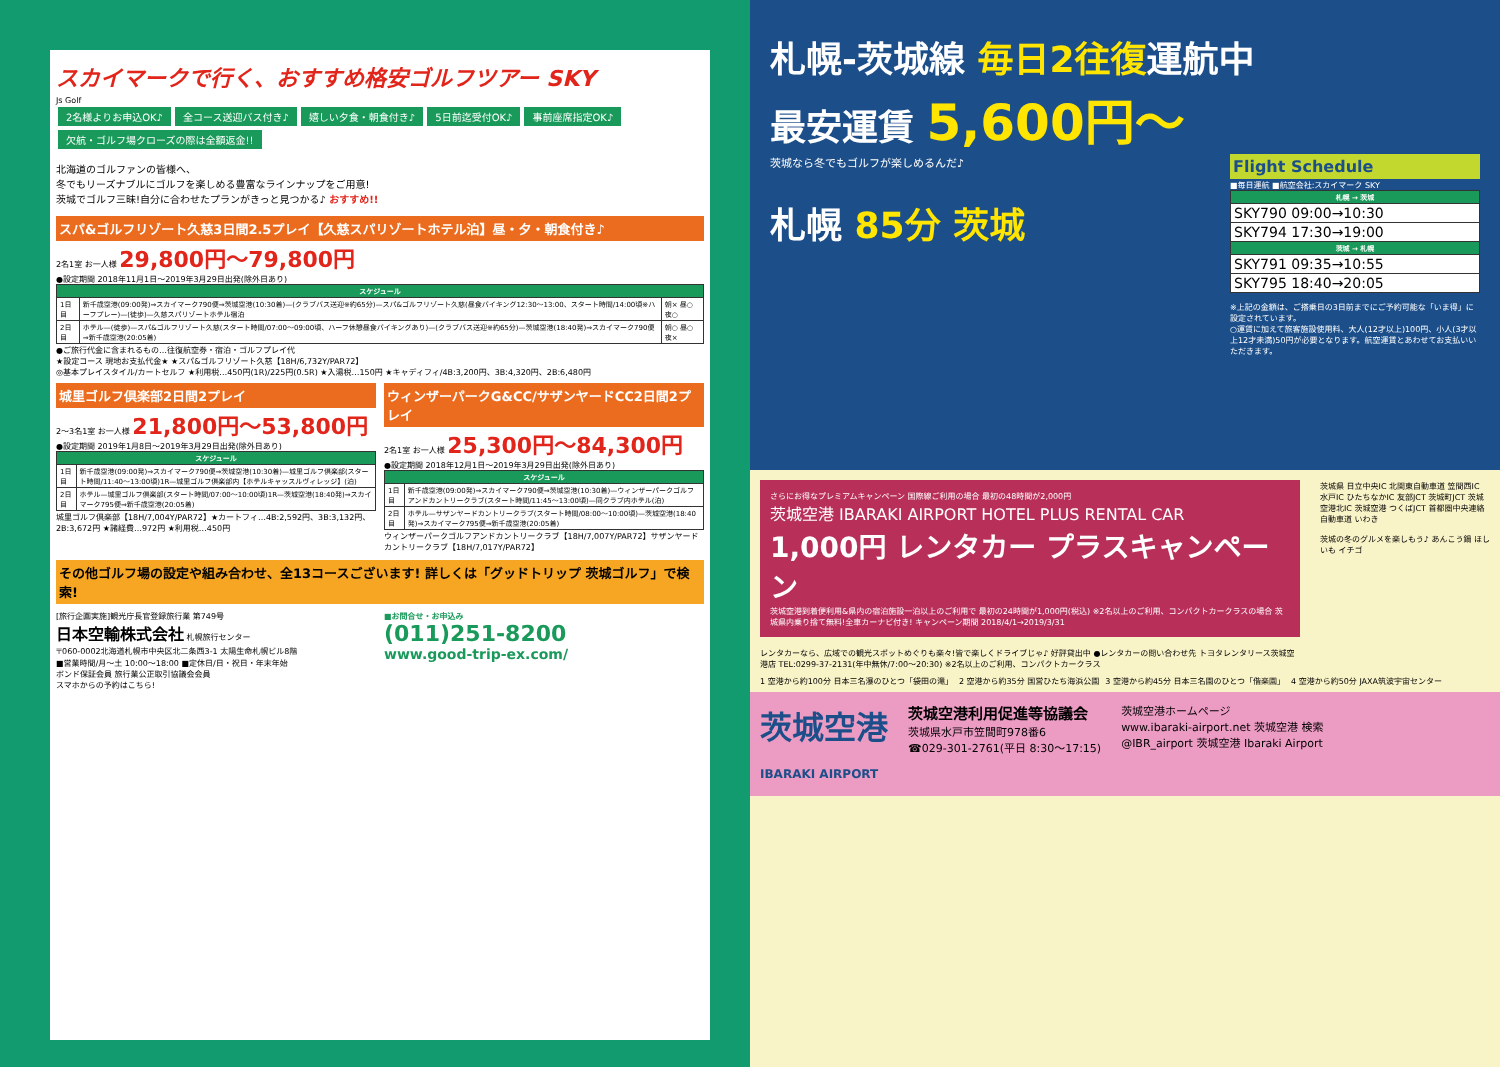スカイマークで行く、おすすめ格安ゴルフツアー SKY
Js Golf
2名様よりお申込OK♪ 全コース送迎バス付き♪ 嬉しい夕食・朝食付き♪ 5日前迄受付OK♪ 事前座席指定OK♪ 欠航・ゴルフ場クローズの際は全額返金!!
北海道のゴルファンの皆様へ、
冬でもリーズナブルにゴルフを楽しめる豊富なラインナップをご用意!
茨城でゴルフ三昧!自分に合わせたプランがきっと見つかる♪ おすすめ!!
スパ&ゴルフリゾート久慈3日間2.5プレイ【久慈スパリゾートホテル泊】昼・夕・朝食付き♪
2名1室 お一人様 29,800円〜79,800円
●設定期間 2018年11月1日〜2019年3月29日出発(除外日あり)
| スケジュール | | |
| --- | --- | --- |
| 1日目 | 新千歳空港(09:00発)⇒スカイマーク790便⇒茨城空港(10:30着)—(クラブバス送迎※約65分)—スパ&ゴルフリゾート久慈(昼食バイキング12:30〜13:00、スタート時間/14:00頃※ハーフプレー)—(徒歩)—久慈スパリゾートホテル宿泊 | 朝× 昼○ 夜○ |
| 2日目 | ホテル—(徒歩)—スパ&ゴルフリゾート久慈(スタート時間/07:00〜09:00頃、ハーフ休憩昼食バイキングあり)—(クラブバス送迎※約65分)—茨城空港(18:40発)⇒スカイマーク790便⇒新千歳空港(20:05着) | 朝○ 昼○ 夜× |
●ご旅行代金に含まれるもの…往復航空券・宿泊・ゴルフプレイ代
★設定コース 現地お支払代金★ ★スパ&ゴルフリゾート久慈【18H/6,732Y/PAR72】
◎基本プレイスタイル/カートセルフ ★利用税…450円(1R)/225円(0.5R) ★入湯税…150円 ★キャディフィ/4B:3,200円、3B:4,320円、2B:6,480円
城里ゴルフ倶楽部2日間2プレイ
2〜3名1室 お一人様 21,800円〜53,800円
●設定期間 2019年1月8日〜2019年3月29日出発(除外日あり)
| スケジュール | |
| --- | --- |
| 1日目 | 新千歳空港(09:00発)⇒スカイマーク790便⇒茨城空港(10:30着)—城里ゴルフ倶楽部(スタート時間/11:40〜13:00頃)1R—城里ゴルフ倶楽部内【ホテルキャッスルヴィレッジ】(泊) |
| 2日目 | ホテル—城里ゴルフ倶楽部(スタート時間/07:00〜10:00頃)1R—茨城空港(18:40発)⇒スカイマーク795便⇒新千歳空港(20:05着) |
城里ゴルフ倶楽部【18H/7,004Y/PAR72】★カートフィ…4B:2,592円、3B:3,132円、2B:3,672円 ★諸経費…972円 ★利用税…450円
ウィンザーパークG&CC/サザンヤードCC2日間2プレイ
2名1室 お一人様 25,300円〜84,300円
●設定期間 2018年12月1日〜2019年3月29日出発(除外日あり)
| スケジュール | |
| --- | --- |
| 1日目 | 新千歳空港(09:00発)⇒スカイマーク790便⇒茨城空港(10:30着)—ウィンザーパークゴルフアンドカントリークラブ(スタート時間/11:45〜13:00頃)—同クラブ内ホテル(泊) |
| 2日目 | ホテル—サザンヤードカントリークラブ(スタート時間/08:00〜10:00頃)—茨城空港(18:40発)⇒スカイマーク795便⇒新千歳空港(20:05着) |
ウィンザーパークゴルフアンドカントリークラブ【18H/7,007Y/PAR72】サザンヤードカントリークラブ【18H/7,017Y/PAR72】
その他ゴルフ場の設定や組み合わせ、全13コースございます! 詳しくは「グッドトリップ 茨城ゴルフ」で検索!
[旅行企画実施]観光庁長官登録旅行業 第749号
日本空輸株式会社 札幌旅行センター
〒060-0002北海道札幌市中央区北二条西3-1 太陽生命札幌ビル8階
■営業時間/月〜土 10:00〜18:00 ■定休日/日・祝日・年末年始
ボンド保証会員 旅行業公正取引協議会会員
スマホからの予約はこちら!
■お問合せ・お申込み
(011)251-8200
www.good-trip-ex.com/
札幌-茨城線 毎日2往復運航中
最安運賃 5,600円〜
茨城なら冬でもゴルフが楽しめるんだ♪
札幌 85分 茨城
Flight Schedule
■毎日運航 ■航空会社:スカイマーク SKY
| 札幌 → 茨城 |
| --- |
| SKY790 09:00→10:30 |
| SKY794 17:30→19:00 |
| 茨城 → 札幌 |
| SKY791 09:35→10:55 |
| SKY795 18:40→20:05 |
※上記の金額は、ご搭乗日の3日前までにご予約可能な「いま得」に設定されています。
○運賃に加えて旅客施設使用料、大人(12才以上)100円、小人(3才以上12才未満)50円が必要となります。航空運賃とあわせてお支払いいただきます。
さらにお得なプレミアムキャンペーン 国際線ご利用の場合 最初の48時間が2,000円
茨城空港 IBARAKI AIRPORT HOTEL PLUS RENTAL CAR
1,000円 レンタカー プラスキャンペーン
茨城空港到着便利用&県内の宿泊施設一泊以上のご利用で 最初の24時間が1,000円(税込) ※2名以上のご利用、コンパクトカークラスの場合 茨城県内乗り捨て無料!全車カーナビ付き! キャンペーン期間 2018/4/1→2019/3/31
レンタカーなら、広域での観光スポットめぐりも楽々!皆で楽しくドライブじゃ♪ 好評貸出中 ●レンタカーの問い合わせ先 トヨタレンタリース茨城空港店 TEL:0299-37-2131(年中無休/7:00〜20:30) ※2名以上のご利用、コンパクトカークラス
茨城県 日立中央IC 北関東自動車道 笠間西IC 水戸IC ひたちなかIC 友部JCT 茨城町JCT 茨城空港北IC 茨城空港 つくばJCT 首都圏中央連絡自動車道 いわき
茨城の冬のグルメを楽しもう♪ あんこう鍋 ほしいも イチゴ
1 空港から約100分 日本三名瀑のひとつ「袋田の滝」
2 空港から約35分 国営ひたち海浜公園 3 空港から約45分 日本三名園のひとつ「偕楽園」
4 空港から約50分 JAXA筑波宇宙センター
茨城空港
IBARAKI AIRPORT
茨城空港利用促進等協議会
茨城県水戸市笠間町978番6
☎029-301-2761(平日 8:30〜17:15)
茨城空港ホームページ
www.ibaraki-airport.net 茨城空港 検索
@IBR_airport 茨城空港 Ibaraki Airport